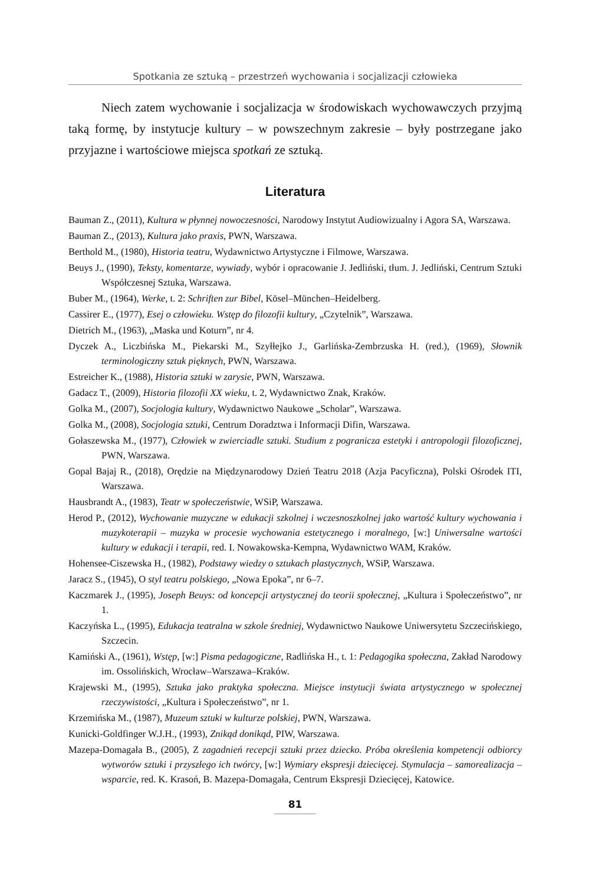Spotkania ze sztuką – przestrzeń wychowania i socjalizacji człowieka
Niech zatem wychowanie i socjalizacja w środowiskach wychowawczych przyjmą taką formę, by instytucje kultury – w powszechnym zakresie – były postrzegane jako przyjazne i wartościowe miejsca spotkań ze sztuką.
Literatura
Bauman Z., (2011), Kultura w płynnej nowoczesności, Narodowy Instytut Audiowizualny i Agora SA, Warszawa.
Bauman Z., (2013), Kultura jako praxis, PWN, Warszawa.
Berthold M., (1980), Historia teatru, Wydawnictwo Artystyczne i Filmowe, Warszawa.
Beuys J., (1990), Teksty, komentarze, wywiady, wybór i opracowanie J. Jedliński, tłum. J. Jedliński, Centrum Sztuki Współczesnej Sztuka, Warszawa.
Buber M., (1964), Werke, t. 2: Schriften zur Bibel, Kösel–München–Heidelberg.
Cassirer E., (1977), Esej o człowieku. Wstęp do filozofii kultury, „Czytelnik”, Warszawa.
Dietrich M., (1963), „Maska und Koturn”, nr 4.
Dyczek A., Liczbińska M., Piekarski M., Szyłłejko J., Garlińska-Zembrzuska H. (red.), (1969), Słownik terminologiczny sztuk pięknych, PWN, Warszawa.
Estreicher K., (1988), Historia sztuki w zarysie, PWN, Warszawa.
Gadacz T., (2009), Historia filozofii XX wieku, t. 2, Wydawnictwo Znak, Kraków.
Golka M., (2007), Socjologia kultury, Wydawnictwo Naukowe „Scholar”, Warszawa.
Golka M., (2008), Socjologia sztuki, Centrum Doradztwa i Informacji Difin, Warszawa.
Gołaszewska M., (1977), Człowiek w zwierciadle sztuki. Studium z pogranicza estetyki i antropologii filozoficznej, PWN, Warszawa.
Gopal Bajaj R., (2018), Orędzie na Międzynarodowy Dzień Teatru 2018 (Azja Pacyficzna), Polski Ośrodek ITI, Warszawa.
Hausbrandt A., (1983), Teatr w społeczeństwie, WSiP, Warszawa.
Herod P., (2012), Wychowanie muzyczne w edukacji szkolnej i wczesnoszkolnej jako wartość kultury wychowania i muzykoterapii – muzyka w procesie wychowania estetycznego i moralnego, [w:] Uniwersalne wartości kultury w edukacji i terapii, red. I. Nowakowska-Kempna, Wydawnictwo WAM, Kraków.
Hohensee-Ciszewska H., (1982), Podstawy wiedzy o sztukach plastycznych, WSiP, Warszawa.
Jaracz S., (1945), O styl teatru polskiego, „Nowa Epoka”, nr 6–7.
Kaczmarek J., (1995), Joseph Beuys: od koncepcji artystycznej do teorii społecznej, „Kultura i Społeczeństwo”, nr 1.
Kaczyńska L., (1995), Edukacja teatralna w szkole średniej, Wydawnictwo Naukowe Uniwersytetu Szczecińskiego, Szczecin.
Kamiński A., (1961), Wstęp, [w:] Pisma pedagogiczne, Radlińska H., t. 1: Pedagogika społeczna, Zakład Narodowy im. Ossolińskich, Wrocław–Warszawa–Kraków.
Krajewski M., (1995), Sztuka jako praktyka społeczna. Miejsce instytucji świata artystycznego w społecznej rzeczywistości, „Kultura i Społeczeństwo”, nr 1.
Krzemińska M., (1987), Muzeum sztuki w kulturze polskiej, PWN, Warszawa.
Kunicki-Goldfinger W.J.H., (1993), Znikąd donikąd, PIW, Warszawa.
Mazepa-Domagała B., (2005), Z zagadnień recepcji sztuki przez dziecko. Próba określenia kompetencji odbiorcy wytworów sztuki i przyszłego ich twórcy, [w:] Wymiary ekspresji dziecięcej. Stymulacja – samorealizacja – wsparcie, red. K. Krasoń, B. Mazepa-Domagała, Centrum Ekspresji Dziecięcej, Katowice.
81